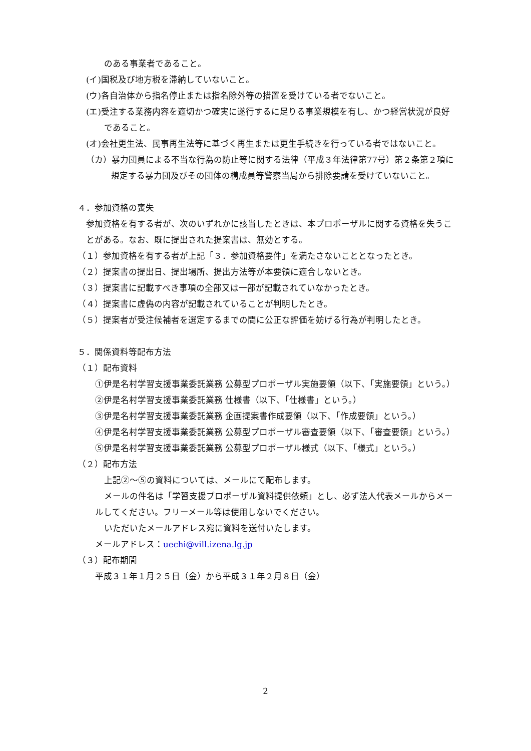のある事業者であること。
(イ)国税及び地方税を滞納していないこと。
(ウ)各自治体から指名停止または指名除外等の措置を受けている者でないこと。
(エ)受注する業務内容を適切かつ確実に遂行するに足りる事業規模を有し、かつ経営状況が良好であること。
(オ)会社更生法、民事再生法等に基づく再生または更生手続きを行っている者ではないこと。
（カ）暴力団員による不当な行為の防止等に関する法律（平成３年法律第77号）第２条第２項に規定する暴力団及びその団体の構成員等警察当局から排除要請を受けていないこと。
４．参加資格の喪失
参加資格を有する者が、次のいずれかに該当したときは、本プロポーザルに関する資格を失うことがある。なお、既に提出された提案書は、無効とする。
（１）参加資格を有する者が上記「３．参加資格要件」を満たさないこととなったとき。
（２）提案書の提出日、提出場所、提出方法等が本要領に適合しないとき。
（３）提案書に記載すべき事項の全部又は一部が記載されていなかったとき。
（４）提案書に虚偽の内容が記載されていることが判明したとき。
（５）提案者が受注候補者を選定するまでの間に公正な評価を妨げる行為が判明したとき。
５．関係資料等配布方法
（１）配布資料
①伊是名村学習支援事業委託業務 公募型プロポーザル実施要領（以下、「実施要領」という。）
②伊是名村学習支援事業委託業務 仕様書（以下、「仕様書」という。）
③伊是名村学習支援事業委託業務 企画提案書作成要領（以下、「作成要領」という。）
④伊是名村学習支援事業委託業務 公募型プロポーザル審査要領（以下、「審査要領」という。）
⑤伊是名村学習支援事業委託業務 公募型プロポーザル様式（以下、「様式」という。）
（２）配布方法
上記②～⑤の資料については、メールにて配布します。
メールの件名は「学習支援プロポーザル資料提供依頼」とし、必ず法人代表メールからメールしてください。フリーメール等は使用しないでください。
いただいたメールアドレス宛に資料を送付いたします。
メールアドレス：uechi@vill.izena.lg.jp
（３）配布期間
平成３１年１月２５日（金）から平成３１年２月８日（金）
2